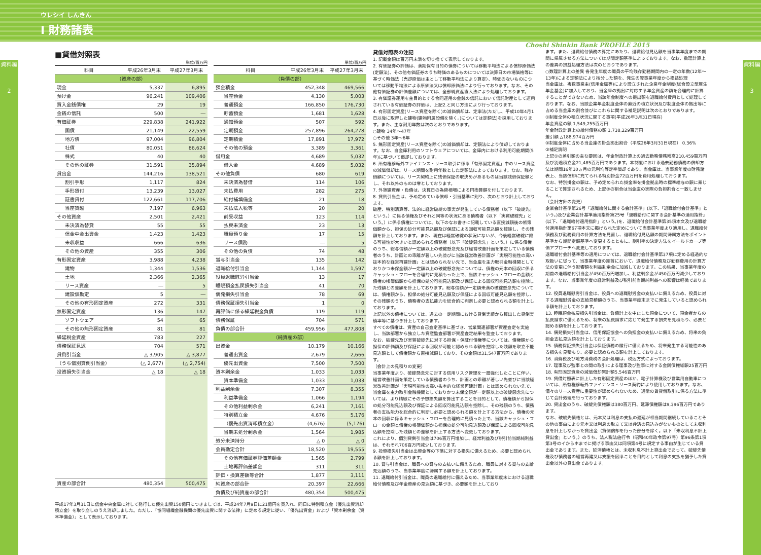ウレシイ しんきん
Ⅰ 財務諸表
Choshi Shinkin Bank PROFILE 2015
資料編
2
資料編
3
■貸借対照表
単位/百万円
| 科目 | 平成26年3月末 | 平成27年3月末 |
| --- | --- | --- |
| （資産の部） | | |
| 現金 | 5,337 | 6,895 |
| 預け金 | 96,241 | 109,406 |
| 買入金銭債権 | 29 | 19 |
| 金銭の信託 | 500 | ― |
| 有価証券 | 229,838 | 241,922 |
| 国債 | 21,149 | 22,559 |
| 地方債 | 97,004 | 96,804 |
| 社債 | 80,051 | 86,624 |
| 株式 | 40 | 40 |
| その他の証券 | 31,591 | 35,894 |
| 貸出金 | 144,216 | 138,521 |
| 割引手形 | 1,117 | 824 |
| 手形貸付 | 13,239 | 13,027 |
| 証書貸付 | 122,661 | 117,706 |
| 当座貸越 | 7,197 | 6,963 |
| その他資産 | 2,501 | 2,421 |
| 未決済為替貸 | 55 | 55 |
| 信金中金出資金 | 1,423 | 1,423 |
| 未収収益 | 666 | 636 |
| その他の資産 | 355 | 306 |
| 有形固定資産 | 3,988 | 4,238 |
| 建物 | 1,344 | 1,536 |
| 土地 | 2,366 | 2,365 |
| リース資産 | ― | 5 |
| 建設仮勘定 | 5 | ― |
| その他の有形固定資産 | 272 | 331 |
| 無形固定資産 | 136 | 147 |
| ソフトウェア | 54 | 65 |
| その他の無形固定資産 | 81 | 81 |
| 繰延税金資産 | 783 | 227 |
| 債務保証見返 | 704 | 571 |
| 貸倒引当金 | △ 3,905 | △ 3,877 |
| （うち個別貸倒引当金） | (△ 2,677) | (△ 2,754) |
| 投資損失引当金 | △ 18 | △ 18 |
| 資産の部合計 | 480,354 | 500,475 |
単位/百万円
| 科目 | 平成26年3月末 | 平成27年3月末 |
| --- | --- | --- |
| （負債の部） | | |
| 預金積金 | 452,348 | 469,566 |
| 当座預金 | 4,130 | 5,003 |
| 普通預金 | 166,850 | 176,730 |
| 貯蓄預金 | 1,681 | 1,628 |
| 通知預金 | 507 | 592 |
| 定期預金 | 257,896 | 264,278 |
| 定期積金 | 17,891 | 17,972 |
| その他の預金 | 3,389 | 3,361 |
| 借用金 | 4,689 | 5,032 |
| 借入金 | 4,689 | 5,032 |
| その他負債 | 680 | 619 |
| 未決済為替借 | 114 | 106 |
| 未払費用 | 282 | 275 |
| 給付補填備金 | 21 | 18 |
| 未払法人税等 | 20 | 20 |
| 前受収益 | 123 | 114 |
| 払戻未済金 | 23 | 13 |
| 職員預り金 | 17 | 15 |
| リース債務 | ― | 5 |
| その他の負債 | 74 | 48 |
| 賞与引当金 | 135 | 142 |
| 退職給付引当金 | 1,144 | 1,597 |
| 役員退職慰労引当金 | 13 | 17 |
| 睡眠預金払戻損失引当金 | 41 | 70 |
| 偶発損失引当金 | 78 | 69 |
| 債務保証損失引当金 | 1 | 0 |
| 再評価に係る繰延税金負債 | 119 | 119 |
| 債務保証 | 704 | 571 |
| 負債の部合計 | 459,956 | 477,808 |
| （純資産の部） | | |
| 出資金 | 10,179 | 10,166 |
| 普通出資金 | 2,679 | 2,666 |
| 優先出資金 | 7,500 | 7,500 |
| 資本剰余金 | 1,033 | 1,033 |
| 資本準備金 | 1,033 | 1,033 |
| 利益剰余金 | 7,307 | 8,355 |
| 利益準備金 | 1,066 | 1,194 |
| その他利益剰余金 | 6,241 | 7,161 |
| 特別積立金 | 4,676 | 5,176 |
| （優先出資消却積立金） | (4,676) | (5,176) |
| 当期未処分剰余金 | 1,564 | 1,985 |
| 処分未済持分 | △ 0 | △ 0 |
| 会員勘定合計 | 18,520 | 19,555 |
| その他有価証券評価差額金 | 1,565 | 2,799 |
| 土地再評価差額金 | 311 | 311 |
| 評価・換算差額等合計 | 1,877 | 3,111 |
| 純資産の部合計 | 20,397 | 22,666 |
| 負債及び純資産の部合計 | 480,354 | 500,475 |
平成17年3月31日に信金中央金庫に対して発行した優先出資150億円につきましては、平成24年7月9日に21億円を買入れ、同日に特別積立金（優先出資消却積立金）を取り崩しのうえ消却しました。ただし、「協同組織金融機関の優先出資に関する法律」に定める規定に従い、「優先出資金」および「資本剰余金（資本準備金）」として表示しております。
貸借対照表の注記
1. 記載金額は百万円未満を切り捨てて表示しております。
2. 有価証券の評価は、満期保有目的の債券については移動平均法による償却原価法(定額法)、その他有価証券のうち時価のあるものについては決算日の市場価格等に基づく時価法（売却原価は主として移動平均法により算定）、時価のないものについては移動平均法による原価法又は償却原価法により行っております。なお、その他有価証券の評価差額については、全部純資産直入法により処理しております。
3. 有価証券運用を主目的とする合同運用の金銭の信託において信託財産として運用されている有価証券の評価は、上記2.と同じ方法により行っております。
4. 有形固定資産(リース資産を除く)の減価償却は、定率法(ただし、平成10年4月1日以後に取得した建物(建物附属設備を除く。)については定額法)を採用しております。また、主な耐用年数は次のとおりであります。
○建物 34年〜47年
○その他 3年〜6年
5. 無形固定資産(リース資産を除く)の減価償却は、定額法により償却しております。なお、自金庫利用のソフトウェアについては、金庫内における利用可能期間(5年)に基づいて償却しております。
6. 所有権移転外ファイナンス・リース取引に係る「有形固定資産」中のリース資産の減価償却は、リース期間を耐用年数とした定額法によっております。なお、残存価額については、リース契約上に残価保証の取決めがあるものは当該残価保証額とし、それ以外のものは零としております。
7. 外貨建資産・負債は、決算日の為替相場による円換算額を付しております。
8. 貸倒引当金は、予め定めている償却・引当基準に則り、次のとおり計上しております。
破産、特別清算等、法的に経営破綻の事実が発生している債務者（以下「破綻先」という。）に係る債権及びそれと同等の状況にある債務者（以下「実質破綻先」という。）に係る債権については、以下のなお書きに記載している直接減額後の帳簿価額から、担保の処分可能見込額及び保証による回収可能見込額を控除し、その残額を計上しております。また、現在は経営破綻の状況にないが、今後経営破綻に陥る可能性が大きいと認められる債務者（以下「破綻懸念先」という。）に係る債権のうち、総与信額が一定額以上の破綻懸念先及び経営改善計画を策定している債務者のうち、計画との乖離が著しい先並びに当該経営改善計画が「実現可能性の高い抜本的な経営再建計画」とは認められない先で、当金庫を主力取引金融機関としておりかつ未保全額が一定額以上の破綻懸念先については、債権の元本の回収に係るキャッシュ・フローを合理的に見積もった上で、当該キャッシュ・フローの金額と債権の帳簿価額から担保の処分可能見込額及び保証による回収可能見込額を控除した残額との差額を計上しております。総与信額が一定額未満の破綻懸念先については、債権額から、担保の処分可能見込額及び保証による回収可能見込額を控除し、その残額のうち、債務者の支払能力を総合的に判断し必要と認められる額を計上しております。
上記以外の債権については、過去の一定期間における貸倒実績から算出した貸倒実績率等に基づき計上しております。
すべての債権は、資産の自己査定基準に基づき、営業関連部署が資産査定を実施し、当該部署から独立した資産監査部署が資産査定結果を監査しております。
なお、破綻先及び実質破綻先に対する担保・保証付債権等については、債権額から担保の評価額及び保証による回収が可能と認められる額を控除した残額を取立不能見込額として債権額から直接減額しており、その金額は31,547百万円であります。
（会計上の見積りの変更）
当事業年度より、破綻懸念先に対する信用リスク管理を一層強化したことに伴い、経営改善計画を策定している債務者のうち、計画との乖離が著しい先並びに当該経営改善計画が「実現可能性の高い抜本的な経営再建計画」とは認められない先で、当金庫を主力取引金融機関としておりかつ未保全額が一定額以上の破綻懸念先については、より精緻にその予想損失額を算出することを目的として、債権額から担保の処分可能見込額及び保証による回収可能見込額を控除し、その残額のうち、債務者の支払能力を総合的に判断し必要と認められる額を計上する方法から、債権の元本の回収に係るキャッシュ・フローを合理的に見積った上で、当該キャッシュ・フローの金額と債権の帳簿価額から担保の処分可能見込額及び保証による回収可能見込額を控除した残額との差額を計上する方法へ変更しております。
これにより、個別貸倒引当金は706百万円増加し、経常利益及び税引前当期純利益は、それぞれ706百万円減少しております。
9. 投資損失引当金は出資金等の下落に対する損失に備えるため、必要と認められる額を計上しております。
10. 賞与引当金は、職員への賞与の支払いに備えるため、職員に対する賞与の支給見込額のうち、当事業年度に帰属する額を計上しております。
11. 退職給付引当金は、職員の退職給付に備えるため、当事業年度末における退職給付債務及び年金資産の見込額に基づき、必要額を計上しており
ます。また、退職給付債務の算定にあたり、退職給付見込額を当事業年度までの期間に帰属させる方法については期間定額基準によっております。なお、数理計算上の差異の損益処理方法は次のとおりであります。
○数理計算上の差異 各発生年度の職員の平均残存勤務期間内の一定の年数(12年〜13年)による定額法により按分した額を、発生の翌事業年度から損益処理
当金庫は、複数事業主(信用金庫等)により設立された企業年金制度(総合設立型厚生年金基金)に加入しており、当金庫の拠出に対応する年金資産の額を合理的に計算することができないため、当該年金制度への拠出額を退職給付費用として処理しております。なお、当該企業年金制度全体の直近の積立状況及び制度全体の拠出等に占める当金庫の割合並びにこれらに関する補足説明は次のとおりであります。
①制度全体の積立状況に関する事項(平成26年3月31日現在)
年金資産の額 1,549,255百万円
年金財政計算上の給付債務の額 1,738,229百万円
差引額 △188,974百万円
②制度全体に占める当金庫の掛金拠出割合（平成26年3月31日現在） 0.36%
③補足説明
上記①の差引額の主な要因は、年金財政計算上の過去勤務債務残高210,459百万円及び別途積立金21,485百万円であります。本制度における過去勤務債務の償却方法は期間16年10ヵ月の元利均等定率償却であり、当金庫は、当事業年度の財務諸表上、当該償却に充てられる特別掛金72百万円を費用処理しております。
なお、特別掛金の額は、予め定められた掛金率を掛金拠出時の標準給与の額に乗じることで算定されるため、上記②の割合は当金庫の実際の負担割合と一致しません。
（会計方針の変更）
企業会計基準第26号「退職給付に関する会計基準」(以下、「退職給付会計基準」という。)及び企業会計基準適用指針第25号「退職給付に関する会計基準の適用指針」(以下、「退職給付適用指針」という。)を、退職給付会計基準第35項本文及び退職給付適用指針第67項本文に掲げられた定めについて当事業年度より適用し、退職給付債務及び勤務費用の計算方法を見直し、退職給付見込額の期間帰属方法をポイント基準から期間定額基準へ変更するとともに、割引率の決定方法をイールドカーブ等価アプローチへ変更しております。
退職給付会計基準等の適用については、退職給付会計基準第37項に定める経過的な取扱いに従って、当事業年度の期首において、退職給付債務及び勤務費用の計算方法の変更に伴う影響額を利益剰余金に加減しております。この結果、当事業年度の期首の退職給付引当金が450百万円増加し、利益剰余金が450百万円減少しております。なお、当事業年度の経常利益及び税引前当期純利益への影響は軽微であります。
12. 役員退職慰労引当金は、役員への退職慰労金の支払いに備えるため、役員に対する退職慰労金の支給見積額のうち、当事業年度末までに発生していると認められる額を計上しております。
13. 睡眠預金払戻損失引当金は、負債計上を中止した預金について、預金者からの払戻請求に備えるため、将来の払戻請求に応じて発生する損失を見積もり、必要と認める額を計上しております。
14. 偶発損失引当金は、信用保証協会への負担金の支払いに備えるため、将来の負担金支払見込額を計上しております。
15. 債務保証損失引当金は保証債務の履行に備えるため、将来発生する可能性のある損失を見積もり、必要と認められる額を計上しております。
16. 消費税及び地方消費税の会計処理は、税込方式によっております。
17. 理事及び監事との間の取引による理事及び監事に対する金銭債権総額25百万円
18. 有形固定資産の減価償却累計額5,546百万円
19. 貸借対照表に計上した有形固定資産のほか、電子計算機及び営業用自動車については、所有権移転外ファイナンス・リース契約により使用しております。なお、個々のリース資産に重要性が認められないため、通常の賃貸借取引に係る方法に準じて会計処理を行っております。
20. 貸出金のうち、破綻先債権額は380百万円、延滞債権額は9,396百万円であります。
なお、破綻先債権とは、元本又は利息の支払の遅延が相当期間継続していることその他の事由により元本又は利息の取立て又は弁済の見込みがないものとして未収利息を計上しなかった貸出金（貸倒償却を行った部分を除く。以下「未収利息不計上貸出金」という。）のうち、法人税法施行令（昭和40年政令第97号）第96条第1項第3号のイからホまでに掲げる事由又は同項第4号に規定する事由が生じている貸出金であります。また、延滞債権とは、未収利息不計上貸出金であって、破綻先債権及び債務者の経営再建又は支援を図ることを目的として利息の支払を猶予した貸出金以外の貸出金であります。